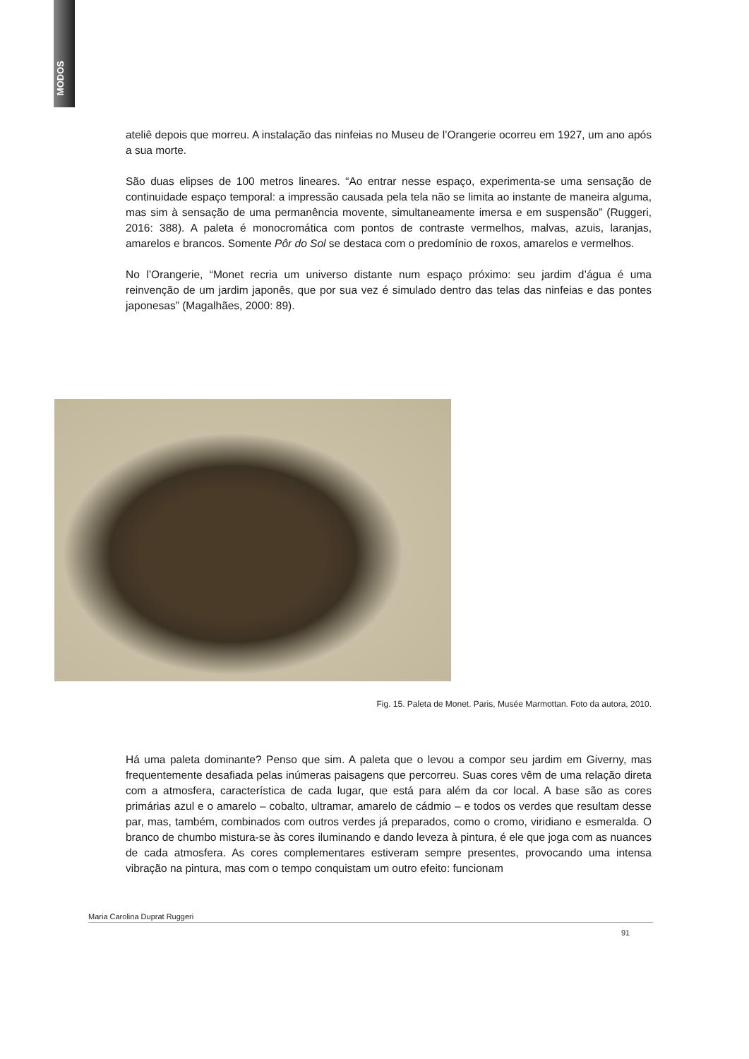MODOS
ateliê depois que morreu. A instalação das ninfeias no Museu de l’Orangerie ocorreu em 1927, um ano após a sua morte.
São duas elipses de 100 metros lineares. “Ao entrar nesse espaço, experimenta-se uma sensação de continuidade espaço temporal: a impressão causada pela tela não se limita ao instante de maneira alguma, mas sim à sensação de uma permanência movente, simultaneamente imersa e em suspensão” (Ruggeri, 2016: 388). A paleta é monocromática com pontos de contraste vermelhos, malvas, azuis, laranjas, amarelos e brancos. Somente Pôr do Sol se destaca com o predomínio de roxos, amarelos e vermelhos.
No l’Orangerie, “Monet recria um universo distante num espaço próximo: seu jardim d’água é uma reinvenção de um jardim japonês, que por sua vez é simulado dentro das telas das ninfeias e das pontes japonesas” (Magalhães, 2000: 89).
Fig. 15. Paleta de Monet. Paris, Musée Marmottan. Foto da autora, 2010.
Há uma paleta dominante? Penso que sim. A paleta que o levou a compor seu jardim em Giverny, mas frequentemente desafiada pelas inúmeras paisagens que percorreu. Suas cores vêm de uma relação direta com a atmosfera, característica de cada lugar, que está para além da cor local. A base são as cores primárias azul e o amarelo – cobalto, ultramar, amarelo de cádmio – e todos os verdes que resultam desse par, mas, também, combinados com outros verdes já preparados, como o cromo, viridiano e esmeralda. O branco de chumbo mistura-se às cores iluminando e dando leveza à pintura, é ele que joga com as nuances de cada atmosfera. As cores complementares estiveram sempre presentes, provocando uma intensa vibração na pintura, mas com o tempo conquistam um outro efeito: funcionam
Maria Carolina Duprat Ruggeri
91